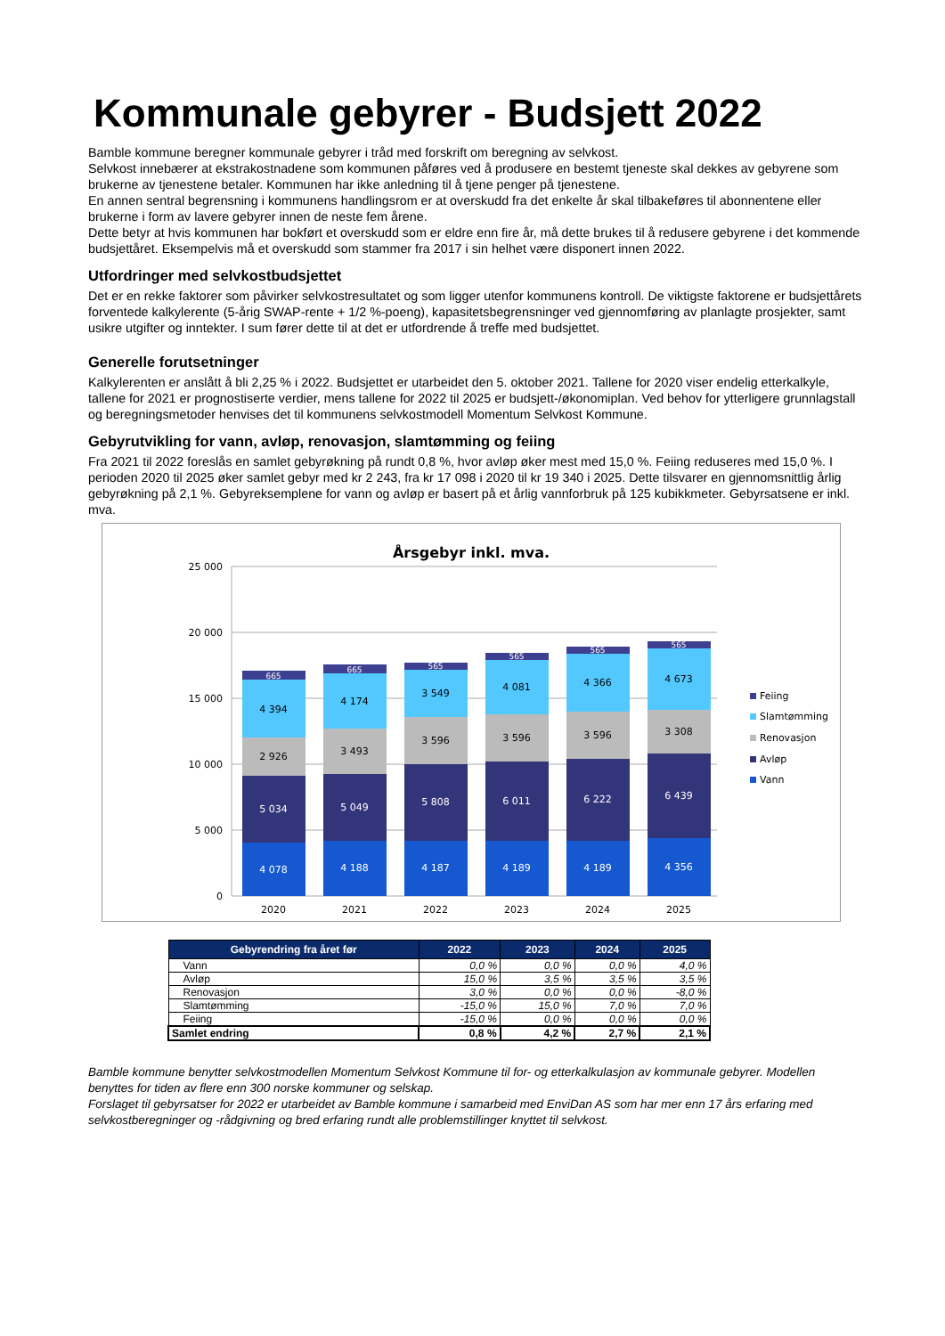Kommunale gebyrer - Budsjett 2022
Bamble kommune beregner kommunale gebyrer i tråd med forskrift om beregning av selvkost.
Selvkost innebærer at ekstrakostnadene som kommunen påføres ved å produsere en bestemt tjeneste skal dekkes av gebyrene som brukerne av tjenestene betaler. Kommunen har ikke anledning til å tjene penger på tjenestene.
En annen sentral begrensning i kommunens handlingsrom er at overskudd fra det enkelte år skal tilbakeføres til abonnentene eller brukerne i form av lavere gebyrer innen de neste fem årene.
Dette betyr at hvis kommunen har bokført et overskudd som er eldre enn fire år, må dette brukes til å redusere gebyrene i det kommende budsjettåret. Eksempelvis må et overskudd som stammer fra 2017 i sin helhet være disponert innen 2022.
Utfordringer med selvkostbudsjettet
Det er en rekke faktorer som påvirker selvkostresultatet og som ligger utenfor kommunens kontroll. De viktigste faktorene er budsjettårets forventede kalkylerente (5-årig SWAP-rente + 1/2 %-poeng), kapasitetsbegrensninger ved gjennomføring av planlagte prosjekter, samt usikre utgifter og inntekter. I sum fører dette til at det er utfordrende å treffe med budsjettet.
Generelle forutsetninger
Kalkylerenten er anslått å bli 2,25 % i 2022. Budsjettet er utarbeidet den 5. oktober 2021. Tallene for 2020 viser endelig etterkalkyle, tallene for 2021 er prognostiserte verdier, mens tallene for 2022 til 2025 er budsjett-/økonomiplan. Ved behov for ytterligere grunnlagstall og beregningsmetoder henvises det til kommunens selvkostmodell Momentum Selvkost Kommune.
Gebyrutvikling for vann, avløp, renovasjon, slamtømming og feiing
Fra 2021 til 2022 foreslås en samlet gebyrøkning på rundt 0,8 %, hvor avløp øker mest med 15,0 %. Feiing reduseres med 15,0 %. I perioden 2020 til 2025 øker samlet gebyr med kr 2 243, fra kr 17 098 i 2020 til kr 19 340 i 2025. Dette tilsvarer en gjennomsnittlig årlig gebyrøkning på 2,1 %. Gebyreksemplene for vann og avløp er basert på et årlig vannforbruk på 125 kubikkmeter. Gebyrsatsene er inkl. mva.
Årsgebyr inkl. mva.
25 000
20 000
15 000
10 000
5 000
0
4 078
5 034
2 926
4 394
665
4 188
5 049
3 493
4 174
665
4 187
5 808
3 596
3 549
565
4 189
6 011
3 596
4 081
565
4 189
6 222
3 596
4 366
565
4 356
6 439
3 308
4 673
565
2020
2021
2022
2023
2024
2025
Feiing
Slamtømming
Renovasjon
Avløp
Vann
| Gebyrendring fra året før | 2022 | 2023 | 2024 | 2025 |
| --- | --- | --- | --- | --- |
| Vann | 0,0 % | 0,0 % | 0,0 % | 4,0 % |
| Avløp | 15,0 % | 3,5 % | 3,5 % | 3,5 % |
| Renovasjon | 3,0 % | 0,0 % | 0,0 % | -8,0 % |
| Slamtømming | -15,0 % | 15,0 % | 7,0 % | 7,0 % |
| Feiing | -15,0 % | 0,0 % | 0,0 % | 0,0 % |
| Samlet endring | 0,8 % | 4,2 % | 2,7 % | 2,1 % |
Bamble kommune benytter selvkostmodellen Momentum Selvkost Kommune til for- og etterkalkulasjon av kommunale gebyrer. Modellen benyttes for tiden av flere enn 300 norske kommuner og selskap.
Forslaget til gebyrsatser for 2022 er utarbeidet av Bamble kommune i samarbeid med EnviDan AS som har mer enn 17 års erfaring med selvkostberegninger og -rådgivning og bred erfaring rundt alle problemstillinger knyttet til selvkost.